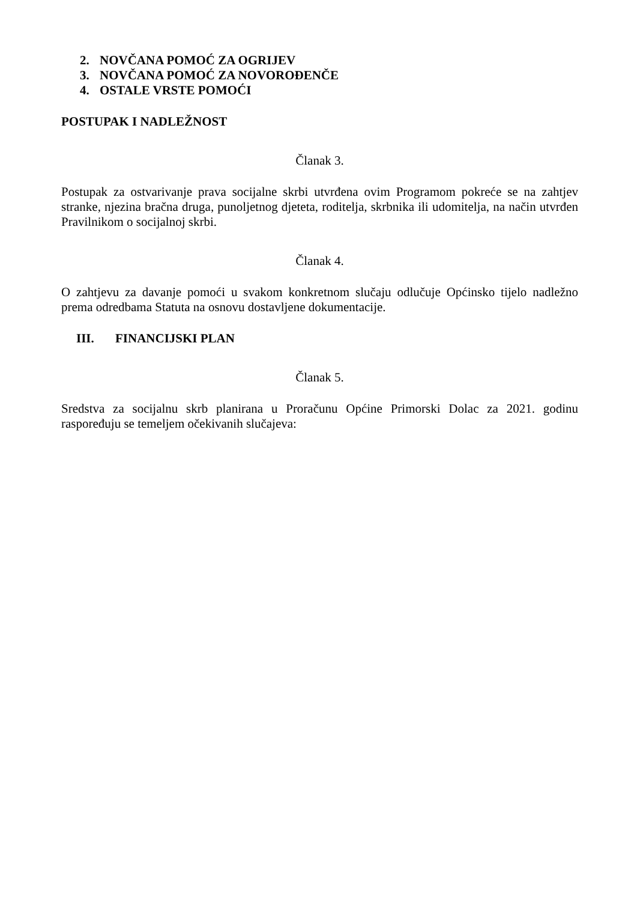2. NOVČANA POMOĆ ZA OGRIJEV
3. NOVČANA POMOĆ ZA NOVOROĐENČE
4. OSTALE VRSTE POMOĆI
POSTUPAK I NADLEŽNOST
Članak 3.
Postupak za ostvarivanje prava socijalne skrbi utvrđena ovim Programom pokreće se na zahtjev stranke, njezina bračna druga, punoljetnog djeteta, roditelja, skrbnika ili udomitelja, na način utvrđen Pravilnikom o socijalnoj skrbi.
Članak 4.
O zahtjevu za davanje pomoći u svakom konkretnom slučaju odlučuje Općinsko tijelo nadležno prema odredbama Statuta na osnovu dostavljene dokumentacije.
III. FINANCIJSKI PLAN
Članak 5.
Sredstva za socijalnu skrb planirana u Proračunu Općine Primorski Dolac za 2021. godinu raspoređuju se temeljem očekivanih slučajeva: